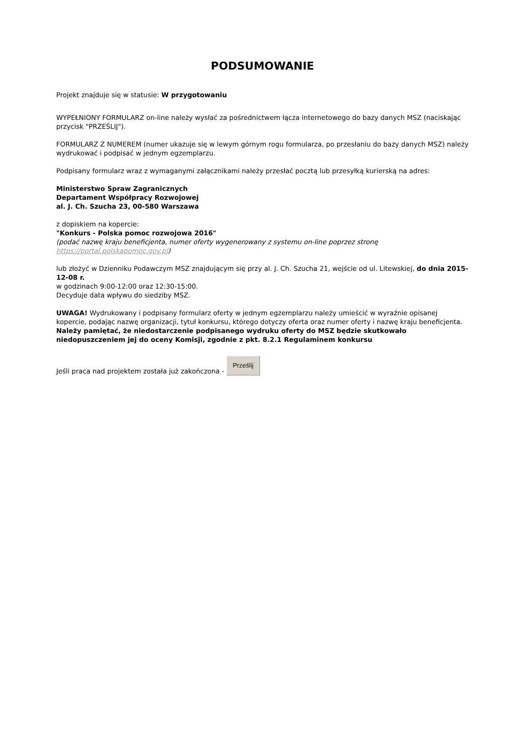PODSUMOWANIE
Projekt znajduje się w statusie: W przygotowaniu
WYPEŁNIONY FORMULARZ on-line należy wysłać za pośrednictwem łącza internetowego do bazy danych MSZ (naciskając przycisk "PRZEŚLIJ").
FORMULARZ Z NUMEREM (numer ukazuje się w lewym górnym rogu formularza, po przesłaniu do bazy danych MSZ) należy wydrukować i podpisać w jednym egzemplarzu.
Podpisany formularz wraz z wymaganymi załącznikami należy przesłać pocztą lub przesyłką kurierską na adres:
Ministerstwo Spraw Zagranicznych
Departament Współpracy Rozwojowej
al. J. Ch. Szucha 23, 00-580 Warszawa
z dopiskiem na kopercie:
"Konkurs - Polska pomoc rozwojowa 2016"
(podać nazwę kraju beneficjenta, numer oferty wygenerowany z systemu on-line poprzez stronę https://portal.polskapomoc.gov.pl)
lub złożyć w Dzienniku Podawczym MSZ znajdującym się przy al. J. Ch. Szucha 21, wejście od ul. Litewskiej, do dnia 2015-12-08 r.
w godzinach 9:00-12:00 oraz 12:30-15:00.
Decyduje data wpływu do siedziby MSZ.
UWAGA! Wydrukowany i podpisany formularz oferty w jednym egzemplarzu należy umieścić w wyraźnie opisanej kopercie, podając nazwę organizacji, tytuł konkursu, którego dotyczy oferta oraz numer oferty i nazwę kraju beneficjenta. Należy pamiętać, że niedostarczenie podpisanego wydruku oferty do MSZ będzie skutkowało niedopuszczeniem jej do oceny Komisji, zgodnie z pkt. 8.2.1 Regulaminem konkursu
Jeśli praca nad projektem została już zakończona - Prześlij